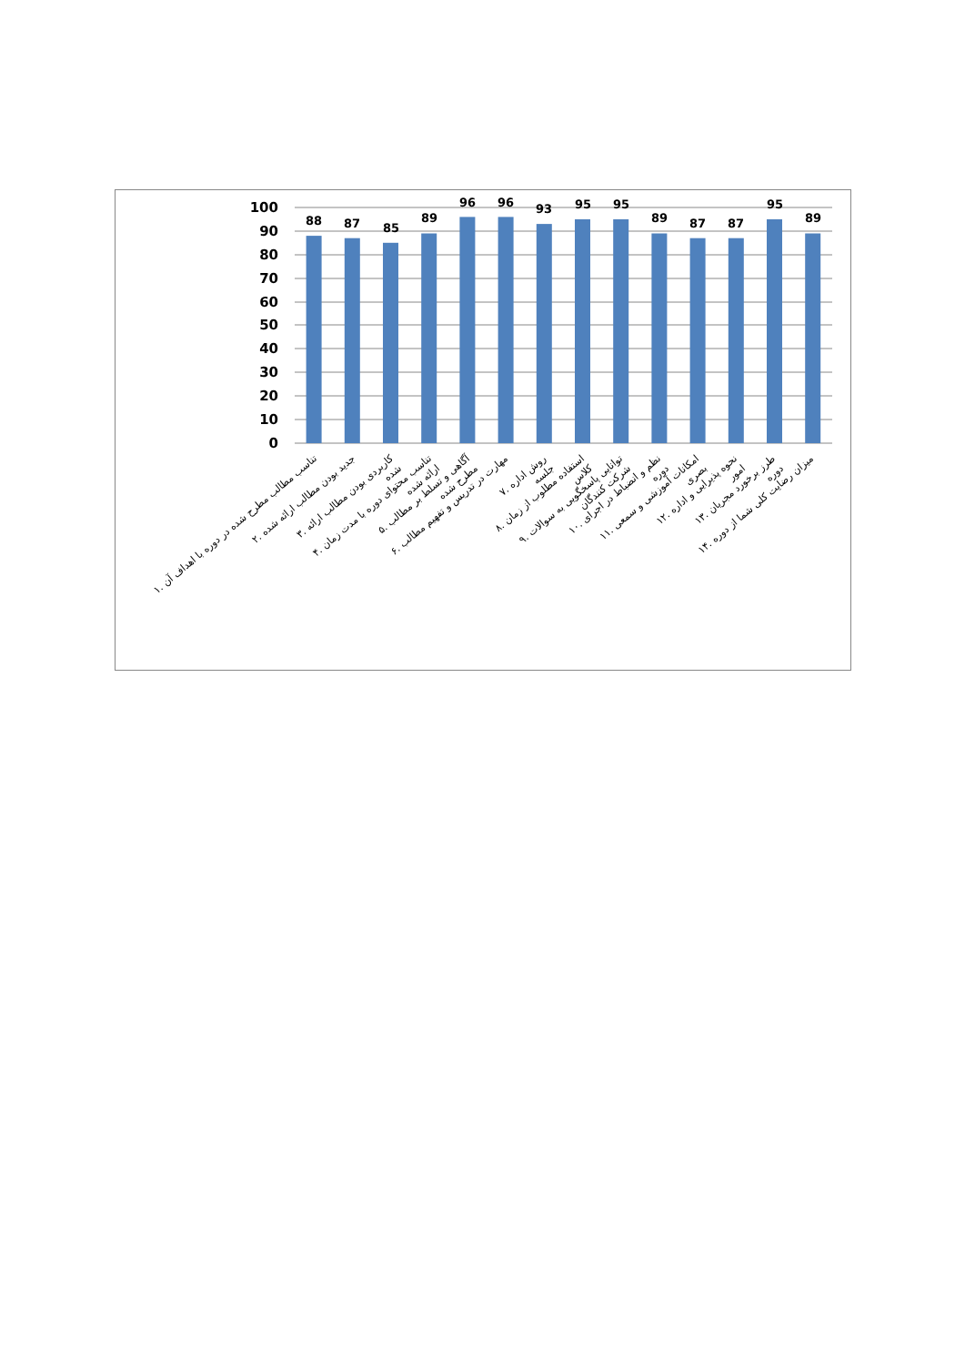100
90
80
70
60
50
40
30
20
10
0
88
87
85
89
96
96
93
95
95
89
87
87
95
89
۱. تناسب مطالب مطرح شده در دوره با اهداف آن
۲. جدید بودن مطالب ارائه شده
۳. کاربردی بودن مطالب ارائه شده
۴. تناسب محتوای دوره با مدت زمان ارائه شده
۵. آگاهی و تسلط بر مطالب مطرح شده
۶. مهارت در تدریس و تفهیم مطالب
۷. روش اداره جلسه
۸. استفاده مطلوب از زمان کلاس
۹. توانایی پاسخگویی به سوالات شرکت کنندگان
۱۰. نظم و انضباط در اجرای دوره
۱۱. امکانات آموزشی و سمعی بصری
۱۲. نحوه پذیرایی و اداره امور
۱۳. طرز برخورد مجریان دوره
۱۴. میزان رضایت کلی شما از دوره